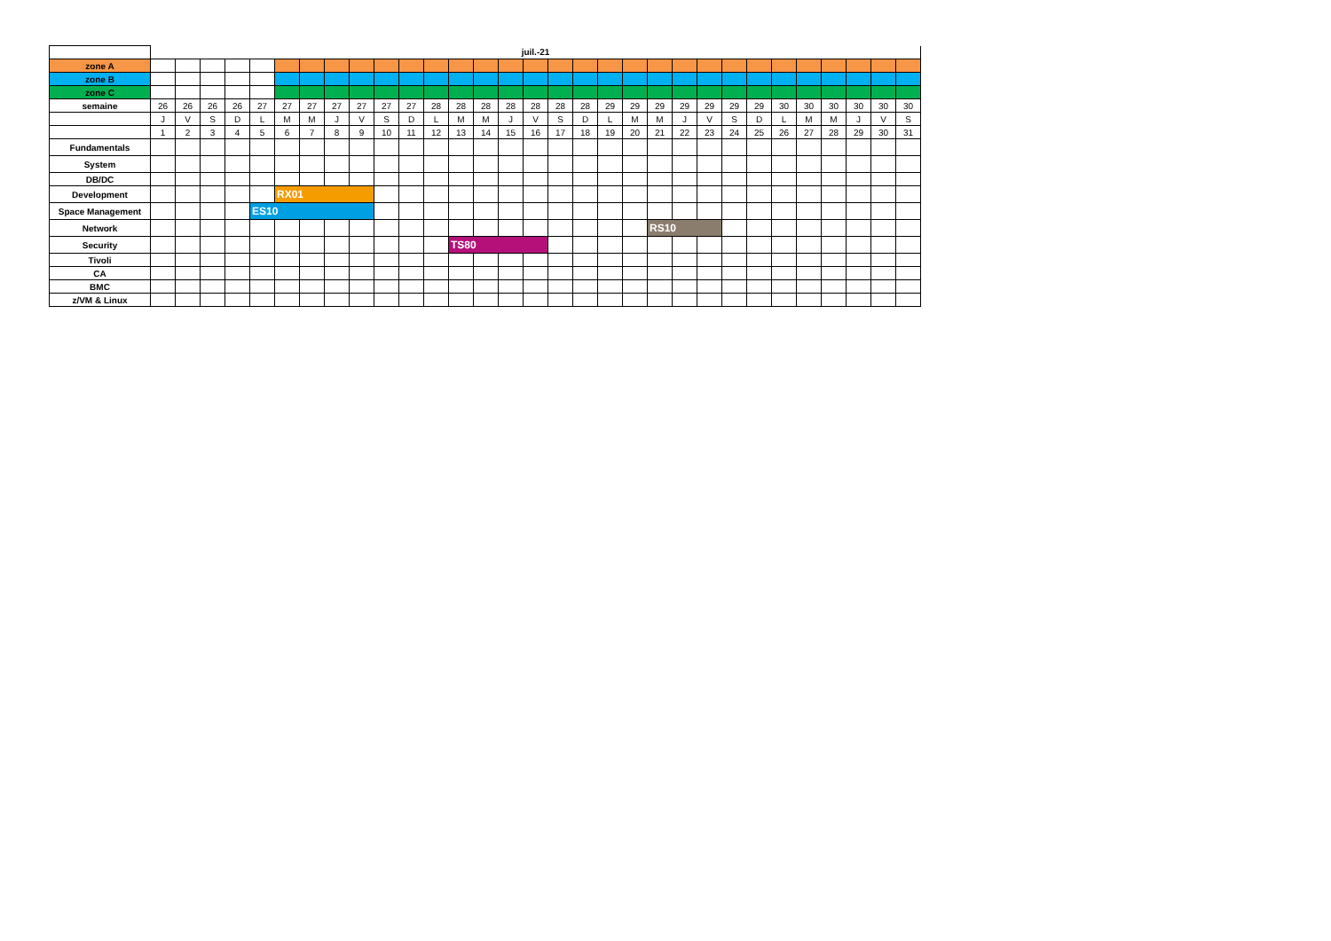| | juil.-21 | | | | | | | | | | | | | | | | | | | | | | | | | | | | | | |
| --- | --- | --- | --- | --- | --- | --- | --- | --- | --- | --- | --- | --- | --- | --- | --- | --- | --- | --- | --- | --- | --- | --- | --- | --- | --- | --- | --- | --- | --- | --- | --- |
| zone A | | | | | | | | | | | | | | | | | | | | | | | | | | | | | | | |
| zone B | | | | | | | | | | | | | | | | | | | | | | | | | | | | | | | |
| zone C | | | | | | | | | | | | | | | | | | | | | | | | | | | | | | | |
| semaine | 26 | 26 | 26 | 26 | 27 | 27 | 27 | 27 | 27 | 27 | 27 | 28 | 28 | 28 | 28 | 28 | 28 | 28 | 29 | 29 | 29 | 29 | 29 | 29 | 29 | 30 | 30 | 30 | 30 | 30 | 30 |
| | J | V | S | D | L | M | M | J | V | S | D | L | M | M | J | V | S | D | L | M | M | J | V | S | D | L | M | M | J | V | S |
| | 1 | 2 | 3 | 4 | 5 | 6 | 7 | 8 | 9 | 10 | 11 | 12 | 13 | 14 | 15 | 16 | 17 | 18 | 19 | 20 | 21 | 22 | 23 | 24 | 25 | 26 | 27 | 28 | 29 | 30 | 31 |
| Fundamentals | | | | | | | | | | | | | | | | | | | | | | | | | | | | | | | |
| System | | | | | | | | | | | | | | | | | | | | | | | | | | | | | | | |
| DB/DC | | | | | | | | | | | | | | | | | | | | | | | | | | | | | | | |
| Development | | | | | | RX01 | | | | | | | | | | | | | | | | | | | | | | | | | |
| Space Management | | | | | ES10 | | | | | | | | | | | | | | | | | | | | | | | | | | |
| Network | | | | | | | | | | | | | | | | | | | | | RS10 | | | | | | | | | | |
| Security | | | | | | | | | | | | | TS80 | | | | | | | | | | | | | | | | | | |
| Tivoli | | | | | | | | | | | | | | | | | | | | | | | | | | | | | | | |
| CA | | | | | | | | | | | | | | | | | | | | | | | | | | | | | | | |
| BMC | | | | | | | | | | | | | | | | | | | | | | | | | | | | | | | |
| z/VM & Linux | | | | | | | | | | | | | | | | | | | | | | | | | | | | | | | |